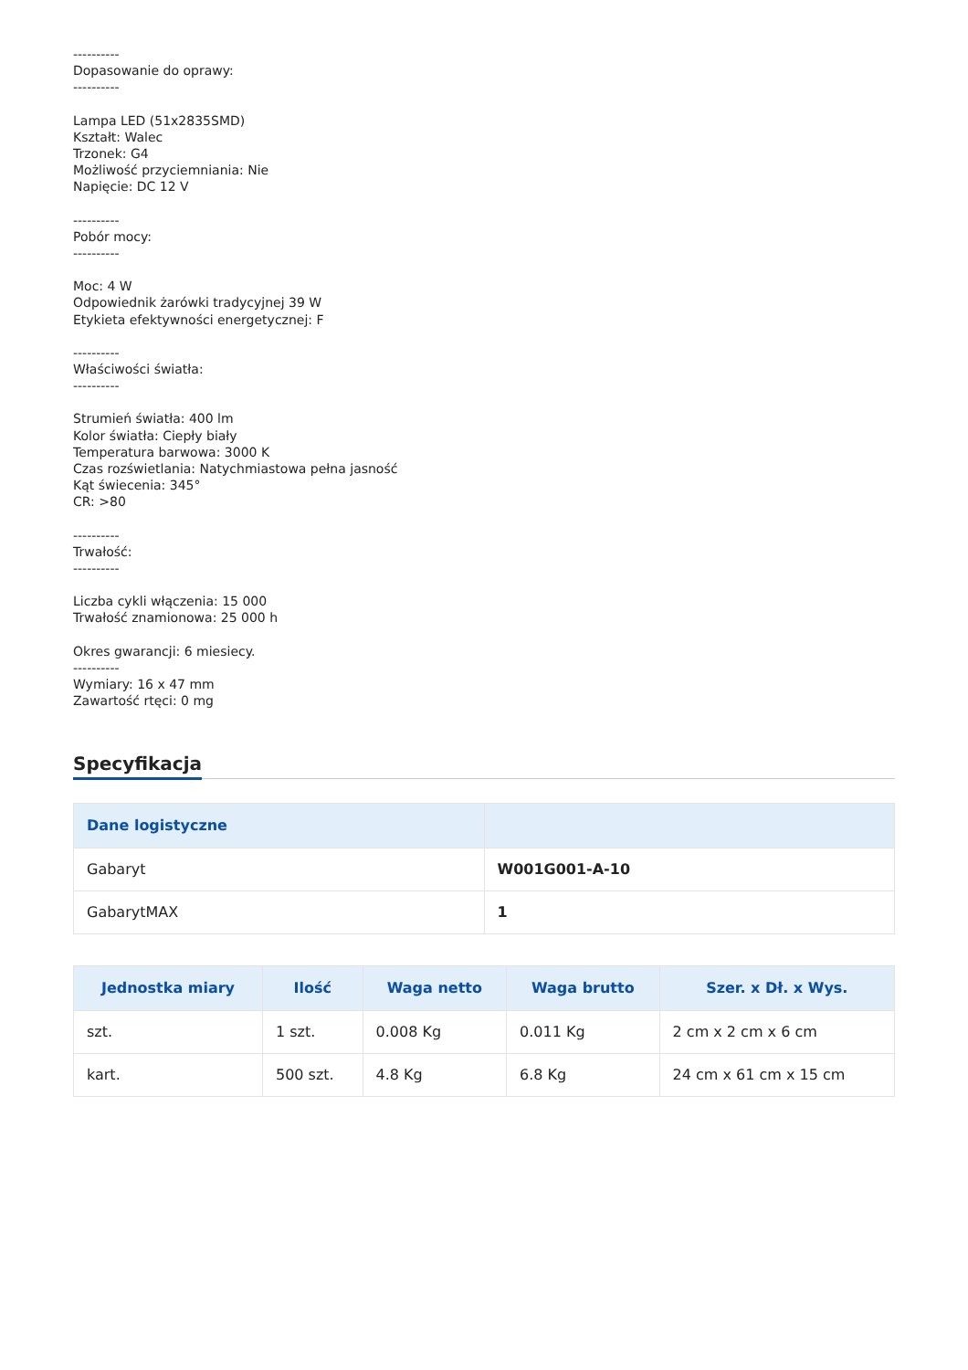----------
Dopasowanie do oprawy:
----------
Lampa LED (51x2835SMD)
Kształt: Walec
Trzonek: G4
Możliwość przyciemniania: Nie
Napięcie: DC 12 V
----------
Pobór mocy:
----------
Moc: 4 W
Odpowiednik żarówki tradycyjnej 39 W
Etykieta efektywności energetycznej: F
----------
Właściwości światła:
----------
Strumień światła: 400 lm
Kolor światła: Ciepły biały
Temperatura barwowa: 3000 K
Czas rozświetlania: Natychmiastowa pełna jasność
Kąt świecenia: 345°
CR: >80
----------
Trwałość:
----------
Liczba cykli włączenia: 15 000
Trwałość znamionowa: 25 000 h
Okres gwarancji: 6 miesiecy.
----------
Wymiary: 16 x 47 mm
Zawartość rtęci: 0 mg
Specyfikacja
| Dane logistyczne | |
| --- | --- |
| Gabaryt | W001G001-A-10 |
| GabarytMAX | 1 |
| Jednostka miary | Ilość | Waga netto | Waga brutto | Szer. x Dł. x Wys. |
| --- | --- | --- | --- | --- |
| szt. | 1 szt. | 0.008 Kg | 0.011 Kg | 2 cm x 2 cm x 6 cm |
| kart. | 500 szt. | 4.8 Kg | 6.8 Kg | 24 cm x 61 cm x 15 cm |